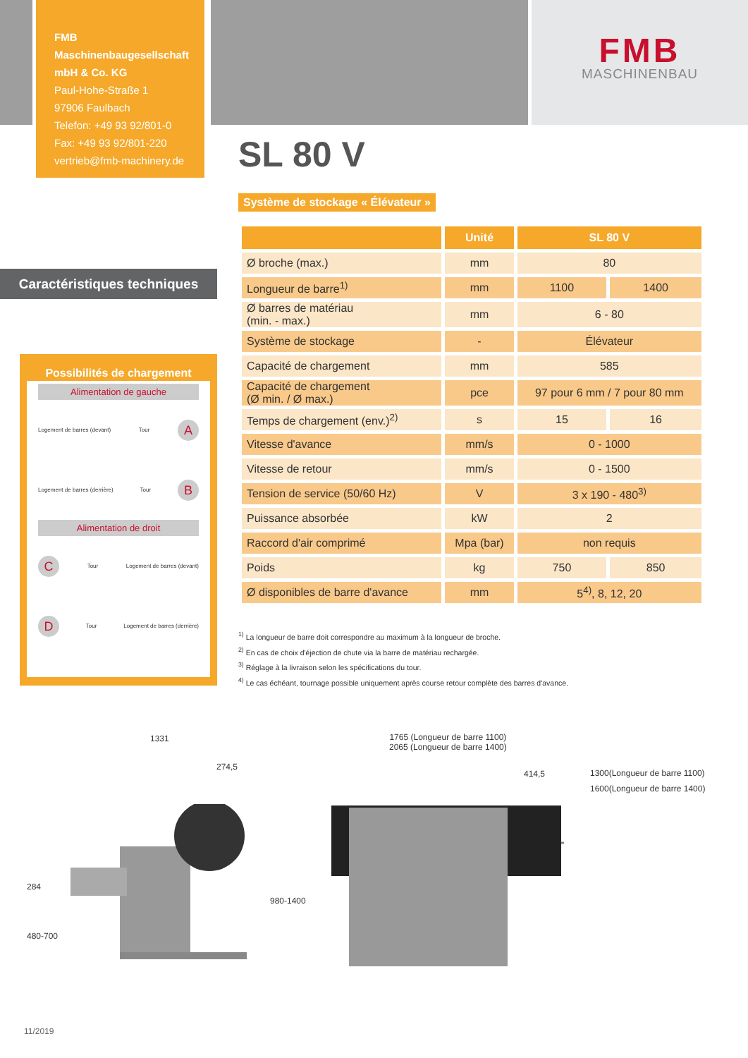FMB Maschinenbaugesellschaft
mbH & Co. KG
Paul-Hohe-Straße 1
97906 Faulbach
Telefon: +49 93 92/801-0
Fax: +49 93 92/801-220
vertrieb@fmb-machinery.de
FMB
MASCHINENBAU
SL 80 V
Système de stockage « Élévateur »
Caractéristiques techniques
Possibilités de chargement
Alimentation de gauche
Logement de barres (devant) Tour
A
Logement de barres (derrière) Tour
B
Alimentation de droit
C
Tour Logement de barres (devant)
D
Tour Logement de barres (derrière)
| | Unité | SL 80 V | |
| --- | --- | --- | --- |
| Ø broche (max.) | mm | 80 | |
| Longueur de barre<sup>1)</sup> | mm | 1100 | 1400 |
| Ø barres de matériau (min. - max.) | mm | 6 - 80 | |
| Système de stockage | - | Élévateur | |
| Capacité de chargement | mm | 585 | |
| Capacité de chargement (Ø min. / Ø max.) | pce | 97 pour 6 mm / 7 pour 80 mm | |
| Temps de chargement (env.)<sup>2)</sup> | s | 15 | 16 |
| Vitesse d'avance | mm/s | 0 - 1000 | |
| Vitesse de retour | mm/s | 0 - 1500 | |
| Tension de service (50/60 Hz) | V | 3 x 190 - 480<sup>3)</sup> | |
| Puissance absorbée | kW | 2 | |
| Raccord d'air comprimé | Mpa (bar) | non requis | |
| Poids | kg | 750 | 850 |
| Ø disponibles de barre d'avance | mm | 5<sup>4)</sup>, 8, 12, 20 | |
<sup>1)</sup> La longueur de barre doit correspondre au maximum à la longueur de broche.
<sup>2)</sup> En cas de choix d'éjection de chute via la barre de matériau rechargée.
<sup>3)</sup> Réglage à la livraison selon les spécifications du tour.
<sup>4)</sup> Le cas échéant, tournage possible uniquement après course retour complète des barres d'avance.
1331
274,5
284
480-700
980-1400
1765 (Longueur de barre 1100)
2065 (Longueur de barre 1400)
414,5
1300(Longueur de barre 1100)
1600(Longueur de barre 1400)
11/2019